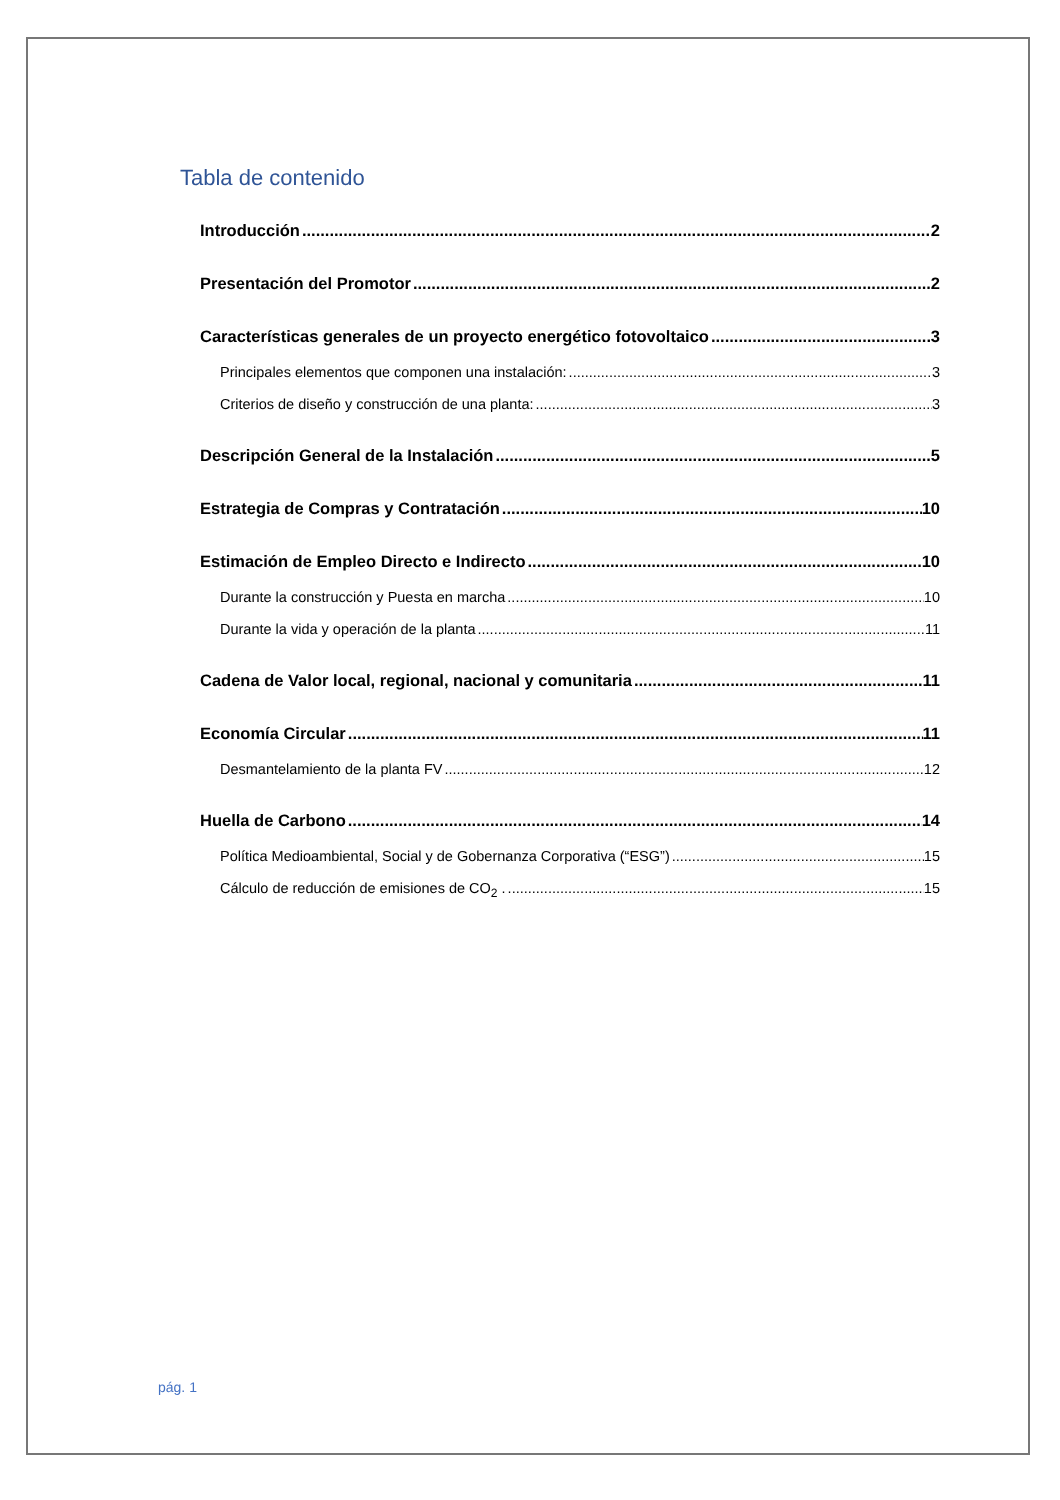Tabla de contenido
Introducción 2
Presentación del Promotor 2
Características generales de un proyecto energético fotovoltaico 3
Principales elementos que componen una instalación: 3
Criterios de diseño y construcción de una planta: 3
Descripción General de la Instalación 5
Estrategia de Compras y Contratación 10
Estimación de Empleo Directo e Indirecto 10
Durante la construcción y Puesta en marcha 10
Durante la vida y operación de la planta 11
Cadena de Valor local, regional, nacional y comunitaria 11
Economía Circular 11
Desmantelamiento de la planta FV 12
Huella de Carbono 14
Política Medioambiental, Social y de Gobernanza Corporativa (“ESG”) 15
Cálculo de reducción de emisiones de CO<sub>2</sub> . 15
pág. 1